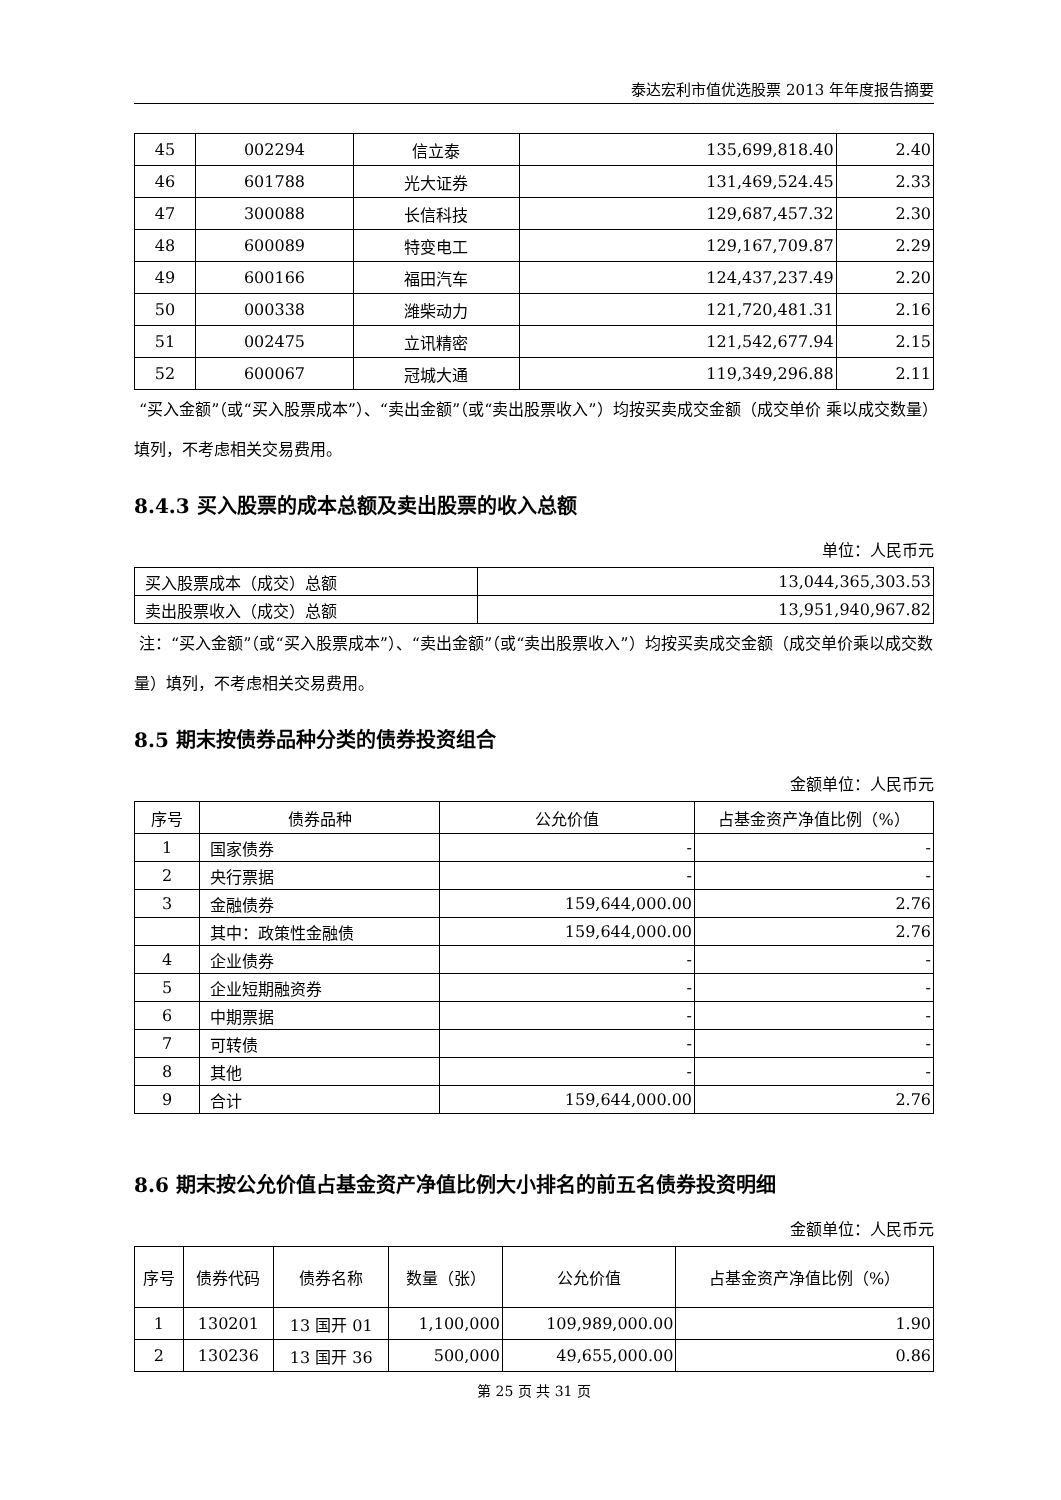泰达宏利市值优选股票 2013 年年度报告摘要
| 45 | 002294 | 信立泰 | 135,699,818.40 | 2.40 |
| 46 | 601788 | 光大证券 | 131,469,524.45 | 2.33 |
| 47 | 300088 | 长信科技 | 129,687,457.32 | 2.30 |
| 48 | 600089 | 特变电工 | 129,167,709.87 | 2.29 |
| 49 | 600166 | 福田汽车 | 124,437,237.49 | 2.20 |
| 50 | 000338 | 潍柴动力 | 121,720,481.31 | 2.16 |
| 51 | 002475 | 立讯精密 | 121,542,677.94 | 2.15 |
| 52 | 600067 | 冠城大通 | 119,349,296.88 | 2.11 |
“买入金额”（或“买入股票成本”）、“卖出金额”（或“卖出股票收入”）均按买卖成交金额（成交单价 乘以成交数量）填列，不考虑相关交易费用。
8.4.3 买入股票的成本总额及卖出股票的收入总额
单位：人民币元
| 买入股票成本（成交）总额 | 13,044,365,303.53 |
| 卖出股票收入（成交）总额 | 13,951,940,967.82 |
注：“买入金额”（或“买入股票成本”）、“卖出金额”（或“卖出股票收入”）均按买卖成交金额（成交单价乘以成交数量）填列，不考虑相关交易费用。
8.5 期末按债券品种分类的债券投资组合
金额单位：人民币元
| 序号 | 债券品种 | 公允价值 | 占基金资产净值比例（%） |
| --- | --- | --- | --- |
| 1 | 国家债券 | - | - |
| 2 | 央行票据 | - | - |
| 3 | 金融债券 | 159,644,000.00 | 2.76 |
| | 其中：政策性金融债 | 159,644,000.00 | 2.76 |
| 4 | 企业债券 | - | - |
| 5 | 企业短期融资券 | - | - |
| 6 | 中期票据 | - | - |
| 7 | 可转债 | - | - |
| 8 | 其他 | - | - |
| 9 | 合计 | 159,644,000.00 | 2.76 |
8.6 期末按公允价值占基金资产净值比例大小排名的前五名债券投资明细
金额单位：人民币元
| 序号 | 债券代码 | 债券名称 | 数量（张） | 公允价值 | 占基金资产净值比例（%） |
| --- | --- | --- | --- | --- | --- |
| 1 | 130201 | 13 国开 01 | 1,100,000 | 109,989,000.00 | 1.90 |
| 2 | 130236 | 13 国开 36 | 500,000 | 49,655,000.00 | 0.86 |
第 25 页 共 31 页